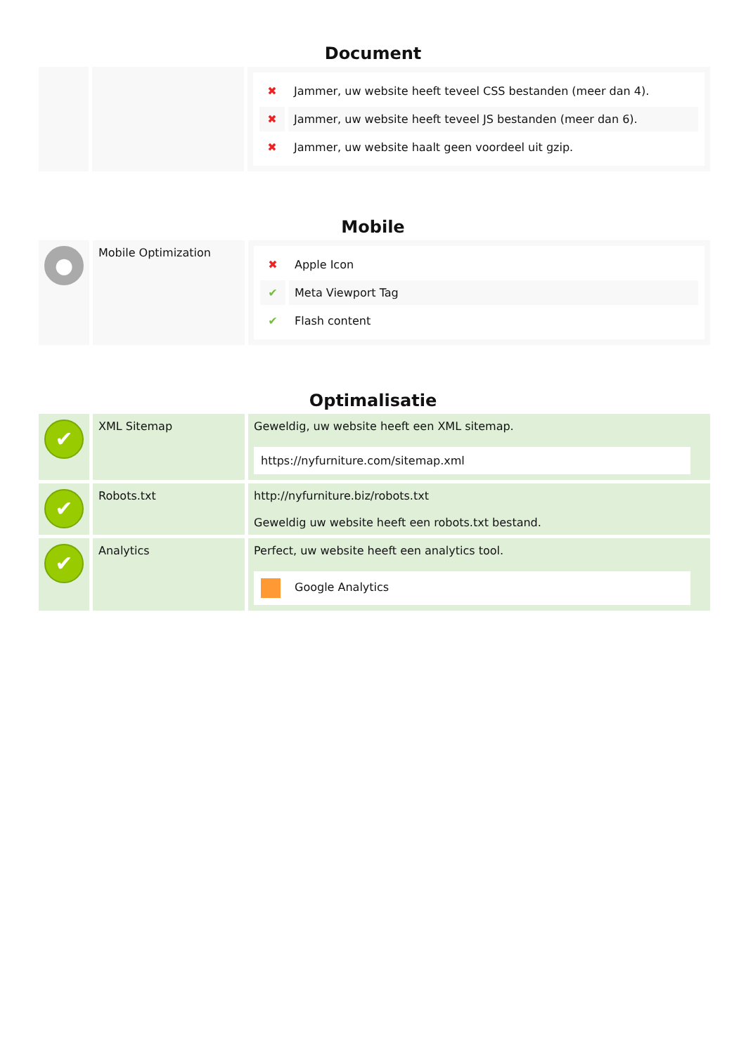Document
| | | / ✖ / Jammer, uw website heeft teveel CSS bestanden (meer dan 4). / / ✖ / Jammer, uw website heeft teveel JS bestanden (meer dan 6). / / ✖ / Jammer, uw website haalt geen voordeel uit gzip. / |
Mobile
| ● | Mobile Optimization | / ✖ / Apple Icon / / ✔ / Meta Viewport Tag / / ✔ / Flash content / |
Optimalisatie
| ✔ | XML Sitemap | Geweldig, uw website heeft een XML sitemap. https://nyfurniture.com/sitemap.xml |
| ✔ | Robots.txt | http://nyfurniture.biz/robots.txt Geweldig uw website heeft een robots.txt bestand. |
| ✔ | Analytics | Perfect, uw website heeft een analytics tool. Google Analytics |